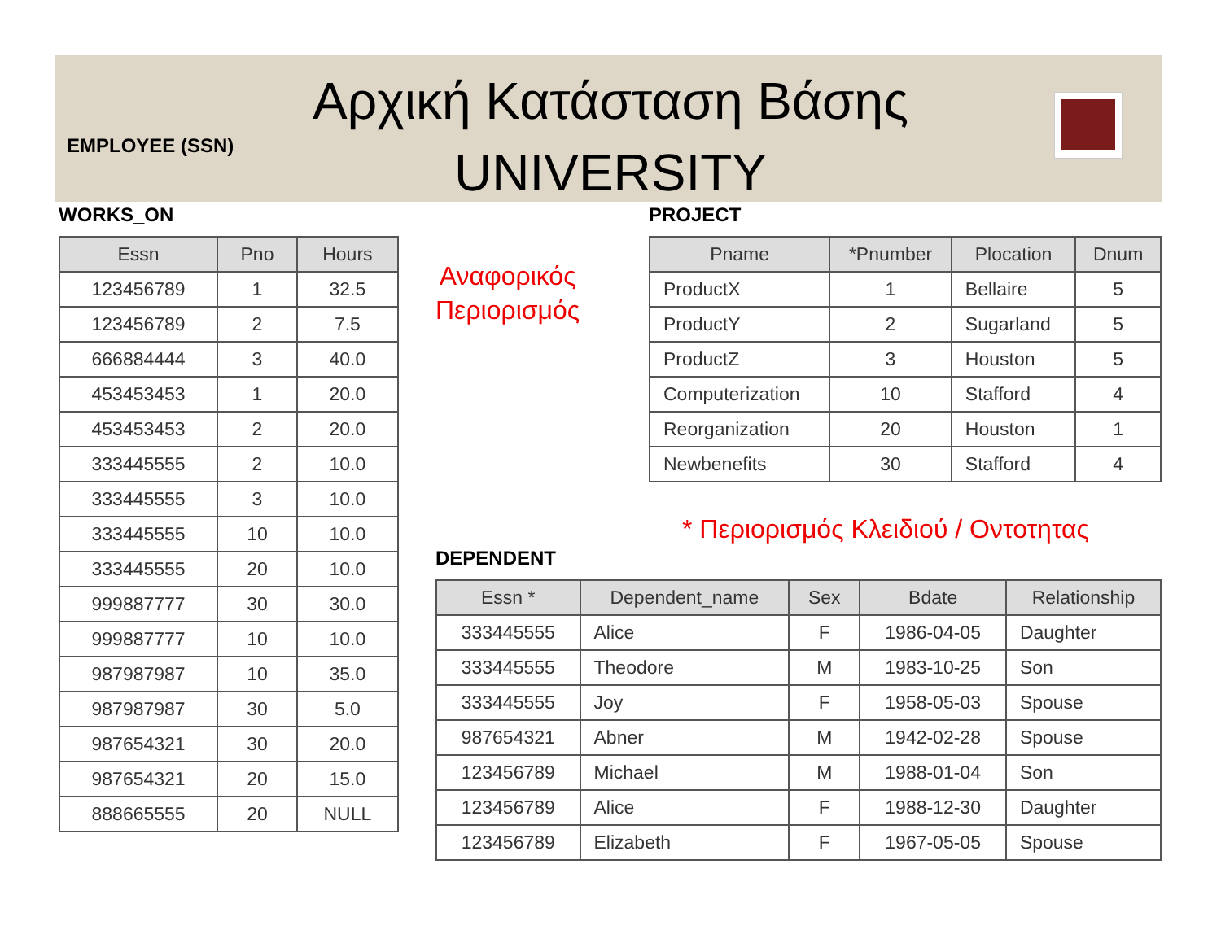Αρχική Κατάσταση Βάσης
UNIVERSITY
EMPLOYEE (SSN)
WORKS_ON
| Essn | Pno | Hours |
| --- | --- | --- |
| 123456789 | 1 | 32.5 |
| 123456789 | 2 | 7.5 |
| 666884444 | 3 | 40.0 |
| 453453453 | 1 | 20.0 |
| 453453453 | 2 | 20.0 |
| 333445555 | 2 | 10.0 |
| 333445555 | 3 | 10.0 |
| 333445555 | 10 | 10.0 |
| 333445555 | 20 | 10.0 |
| 999887777 | 30 | 30.0 |
| 999887777 | 10 | 10.0 |
| 987987987 | 10 | 35.0 |
| 987987987 | 30 | 5.0 |
| 987654321 | 30 | 20.0 |
| 987654321 | 20 | 15.0 |
| 888665555 | 20 | NULL |
Αναφορικός
Περιορισμός
PROJECT
| Pname | *Pnumber | Plocation | Dnum |
| --- | --- | --- | --- |
| ProductX | 1 | Bellaire | 5 |
| ProductY | 2 | Sugarland | 5 |
| ProductZ | 3 | Houston | 5 |
| Computerization | 10 | Stafford | 4 |
| Reorganization | 20 | Houston | 1 |
| Newbenefits | 30 | Stafford | 4 |
* Περιορισμός Κλειδιού / Οντοτητας
DEPENDENT
| Essn * | Dependent_name | Sex | Bdate | Relationship |
| --- | --- | --- | --- | --- |
| 333445555 | Alice | F | 1986-04-05 | Daughter |
| 333445555 | Theodore | M | 1983-10-25 | Son |
| 333445555 | Joy | F | 1958-05-03 | Spouse |
| 987654321 | Abner | M | 1942-02-28 | Spouse |
| 123456789 | Michael | M | 1988-01-04 | Son |
| 123456789 | Alice | F | 1988-12-30 | Daughter |
| 123456789 | Elizabeth | F | 1967-05-05 | Spouse |